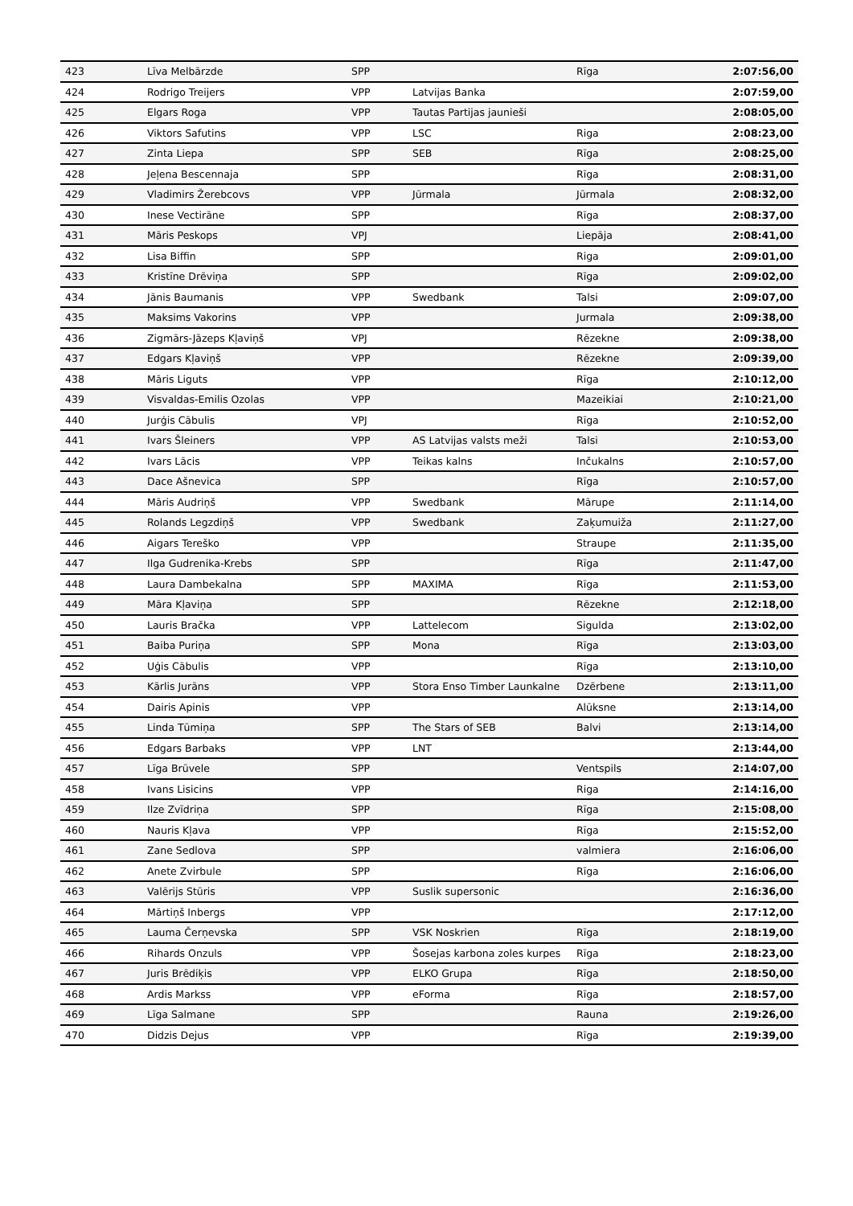| 423 | Līva Melbārzde | SPP | | Rīga | 2:07:56,00 |
| 424 | Rodrigo Treijers | VPP | Latvijas Banka | | 2:07:59,00 |
| 425 | Elgars Roga | VPP | Tautas Partijas jaunieši | | 2:08:05,00 |
| 426 | Viktors Safutins | VPP | LSC | Riga | 2:08:23,00 |
| 427 | Zinta Liepa | SPP | SEB | Rīga | 2:08:25,00 |
| 428 | Jeļena Bescennaja | SPP | | Rīga | 2:08:31,00 |
| 429 | Vladimirs Žerebcovs | VPP | Jūrmala | Jūrmala | 2:08:32,00 |
| 430 | Inese Vectirāne | SPP | | Rīga | 2:08:37,00 |
| 431 | Māris Peskops | VPJ | | Liepāja | 2:08:41,00 |
| 432 | Lisa Biffin | SPP | | Riga | 2:09:01,00 |
| 433 | Kristīne Drēviņa | SPP | | Rīga | 2:09:02,00 |
| 434 | Jānis Baumanis | VPP | Swedbank | Talsi | 2:09:07,00 |
| 435 | Maksims Vakorins | VPP | | Jurmala | 2:09:38,00 |
| 436 | Zigmārs-Jāzeps Kļaviņš | VPJ | | Rēzekne | 2:09:38,00 |
| 437 | Edgars Kļaviņš | VPP | | Rēzekne | 2:09:39,00 |
| 438 | Māris Liguts | VPP | | Rīga | 2:10:12,00 |
| 439 | Visvaldas-Emilis Ozolas | VPP | | Mazeikiai | 2:10:21,00 |
| 440 | Jurģis Cābulis | VPJ | | Rīga | 2:10:52,00 |
| 441 | Ivars Šleiners | VPP | AS Latvijas valsts meži | Talsi | 2:10:53,00 |
| 442 | Ivars Lācis | VPP | Teikas kalns | Inčukalns | 2:10:57,00 |
| 443 | Dace Ašnevica | SPP | | Rīga | 2:10:57,00 |
| 444 | Māris Audriņš | VPP | Swedbank | Mārupe | 2:11:14,00 |
| 445 | Rolands Legzdiņš | VPP | Swedbank | Zaķumuiža | 2:11:27,00 |
| 446 | Aigars Tereško | VPP | | Straupe | 2:11:35,00 |
| 447 | Ilga Gudrenika-Krebs | SPP | | Rīga | 2:11:47,00 |
| 448 | Laura Dambekalna | SPP | MAXIMA | Rīga | 2:11:53,00 |
| 449 | Māra Kļaviņa | SPP | | Rēzekne | 2:12:18,00 |
| 450 | Lauris Bračka | VPP | Lattelecom | Sigulda | 2:13:02,00 |
| 451 | Baiba Puriņa | SPP | Mona | Rīga | 2:13:03,00 |
| 452 | Uģis Cābulis | VPP | | Rīga | 2:13:10,00 |
| 453 | Kārlis Jurāns | VPP | Stora Enso Timber Launkalne | Dzērbene | 2:13:11,00 |
| 454 | Dairis Apinis | VPP | | Alūksne | 2:13:14,00 |
| 455 | Linda Tūmiņa | SPP | The Stars of SEB | Balvi | 2:13:14,00 |
| 456 | Edgars Barbaks | VPP | LNT | | 2:13:44,00 |
| 457 | Līga Brūvele | SPP | | Ventspils | 2:14:07,00 |
| 458 | Ivans Lisicins | VPP | | Riga | 2:14:16,00 |
| 459 | Ilze Zvīdriņa | SPP | | Rīga | 2:15:08,00 |
| 460 | Nauris Kļava | VPP | | Rīga | 2:15:52,00 |
| 461 | Zane Sedlova | SPP | | valmiera | 2:16:06,00 |
| 462 | Anete Zvirbule | SPP | | Rīga | 2:16:06,00 |
| 463 | Valērijs Stūris | VPP | Suslik supersonic | | 2:16:36,00 |
| 464 | Mārtiņš Inbergs | VPP | | | 2:17:12,00 |
| 465 | Lauma Čerņevska | SPP | VSK Noskrien | Rīga | 2:18:19,00 |
| 466 | Rihards Onzuls | VPP | Šosejas karbona zoles kurpes | Rīga | 2:18:23,00 |
| 467 | Juris Brēdiķis | VPP | ELKO Grupa | Rīga | 2:18:50,00 |
| 468 | Ardis Markss | VPP | eForma | Rīga | 2:18:57,00 |
| 469 | Līga Salmane | SPP | | Rauna | 2:19:26,00 |
| 470 | Didzis Dejus | VPP | | Rīga | 2:19:39,00 |